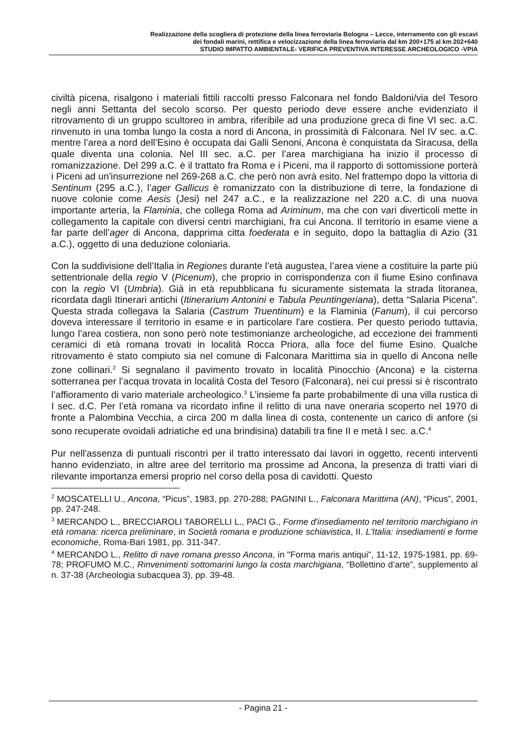Realizzazione della scogliera di protezione della linea ferroviaria Bologna – Lecce, interramento con gli escavi
dei fondali marini, rettifica e velocizzazione della linea ferroviaria dal km 200+175 al km 202+640
STUDIO IMPATTO AMBIENTALE- VERIFICA PREVENTIVA INTERESSE ARCHEOLOGICO -VPIA
civiltà picena, risalgono i materiali fittili raccolti presso Falconara nel fondo Baldoni/via del Tesoro negli anni Settanta del secolo scorso. Per questo periodo deve essere anche evidenziato il ritrovamento di un gruppo scultoreo in ambra, riferibile ad una produzione greca di fine VI sec. a.C. rinvenuto in una tomba lungo la costa a nord di Ancona, in prossimità di Falconara. Nel IV sec. a.C. mentre l’area a nord dell’Esino è occupata dai Galli Senoni, Ancona è conquistata da Siracusa, della quale diventa una colonia. Nel III sec. a.C. per l’area marchigiana ha inizio il processo di romanizzazione. Del 299 a.C. è il trattato fra Roma e i Piceni, ma il rapporto di sottomissione porterà i Piceni ad un'insurrezione nel 269-268 a.C. che però non avrà esito. Nel frattempo dopo la vittoria di Sentinum (295 a.C.), l’ager Gallicus è romanizzato con la distribuzione di terre, la fondazione di nuove colonie come Aesis (Jesi) nel 247 a.C., e la realizzazione nel 220 a.C. di una nuova importante arteria, la Flaminia, che collega Roma ad Ariminum, ma che con vari diverticoli mette in collegamento la capitale con diversi centri marchigiani, fra cui Ancona. Il territorio in esame viene a far parte dell’ager di Ancona, dapprima citta foederata e in seguito, dopo la battaglia di Azio (31 a.C.), oggetto di una deduzione coloniaria.
Con la suddivisione dell’Italia in Regiones durante l’età augustea, l’area viene a costituire la parte più settentrionale della regio V (Picenum), che proprio in corrispondenza con il fiume Esino confinava con la regio VI (Umbria). Già in età repubblicana fu sicuramente sistemata la strada litoranea, ricordata dagli Itinerari antichi (Itinerarium Antonini e Tabula Peuntingeriana), detta “Salaria Picena”. Questa strada collegava la Salaria (Castrum Truentinum) e la Flaminia (Fanum), il cui percorso doveva interessare il territorio in esame e in particolare l'are costiera. Per questo periodo tuttavia, lungo l’area costiera, non sono però note testimonianze archeologiche, ad eccezione dei frammenti ceramici di età romana trovati in località Rocca Priora, alla foce del fiume Esino. Qualche ritrovamento è stato compiuto sia nel comune di Falconara Marittima sia in quello di Ancona nelle zone collinari.<sup>2</sup> Si segnalano il pavimento trovato in località Pinocchio (Ancona) e la cisterna sotterranea per l’acqua trovata in località Costa del Tesoro (Falconara), nei cui pressi si è riscontrato l’affioramento di vario materiale archeologico.<sup>3</sup> L’insieme fa parte probabilmente di una villa rustica di I sec. d.C. Per l’età romana va ricordato infine il relitto di una nave oneraria scoperto nel 1970 di fronte a Palombina Vecchia, a circa 200 m dalla linea di costa, contenente un carico di anfore (si sono recuperate ovoidali adriatiche ed una brindisina) databili tra fine II e metà I sec. a.C.<sup>4</sup>
Pur nell'assenza di puntuali riscontri per il tratto interessato dai lavori in oggetto, recenti interventi hanno evidenziato, in altre aree del territorio ma prossime ad Ancona, la presenza di tratti viari di rilevante importanza emersi proprio nel corso della posa di cavidotti. Questo
<sup>2</sup> MOSCATELLI U., Ancona, “Picus”, 1983, pp. 270-288; PAGNINI L., Falconara Marittima (AN), “Picus”, 2001, pp. 247-248.
<sup>3</sup> MERCANDO L., BRECCIAROLI TABORELLI L., PACI G., Forme d'insediamento nel territorio marchigiano in età romana: ricerca preliminare, in Società romana e produzione schiavistica, II. L'Italia: insediamenti e forme economiche, Roma-Bari 1981, pp. 311-347.
<sup>4</sup> MERCANDO L., Relitto di nave romana presso Ancona, in "Forma maris antiqui", 11-12, 1975-1981, pp. 69-78; PROFUMO M.C., Rinvenimenti sottomarini lungo la costa marchigiana, “Bollettino d’arte”, supplemento al n. 37-38 (Archeologia subacquea 3), pp. 39-48.
- Pagina 21 -